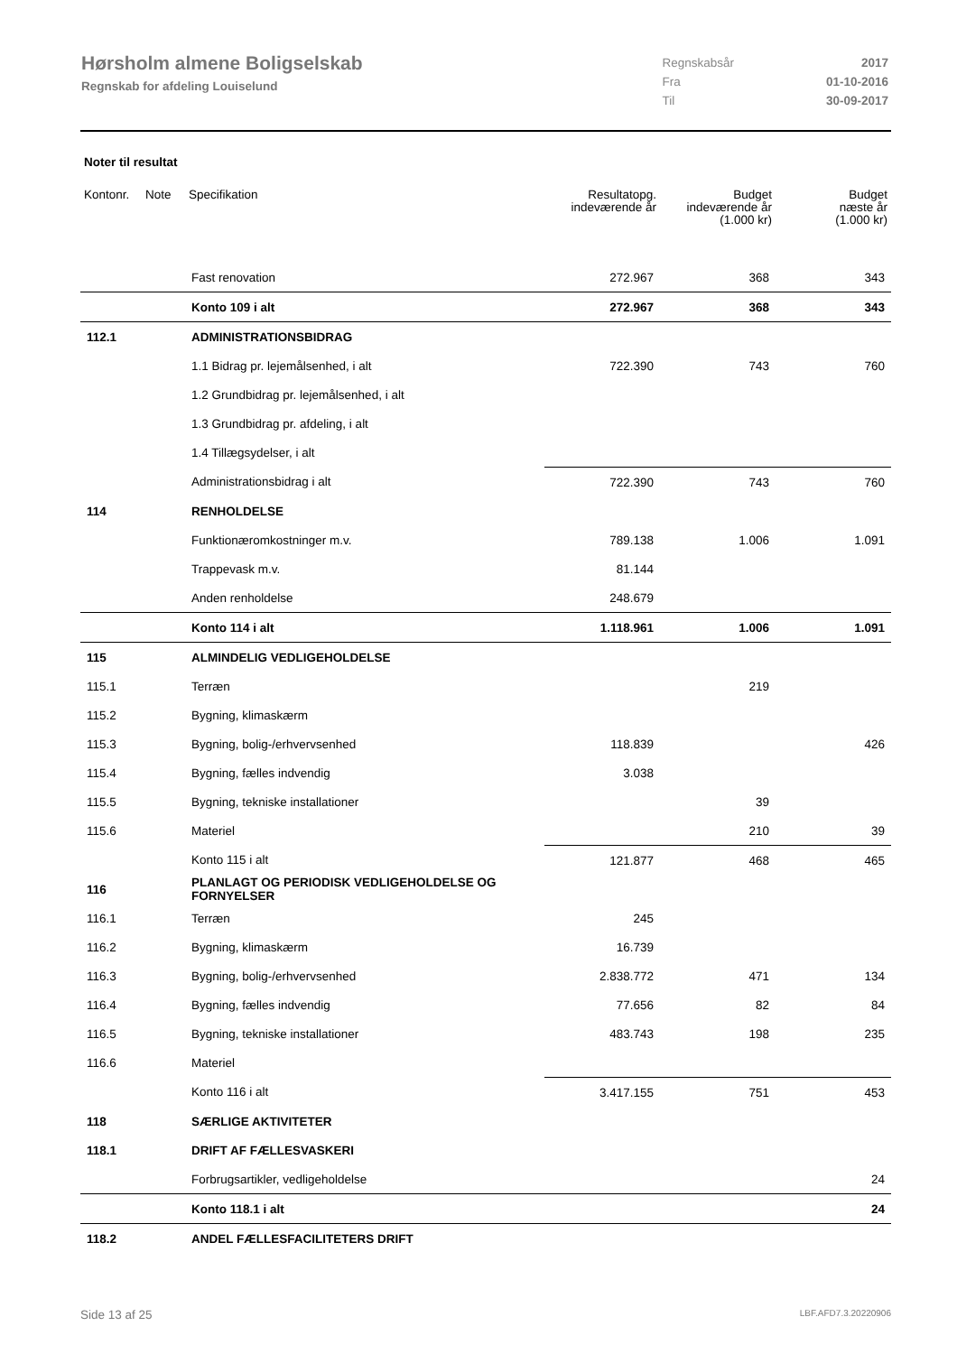Hørsholm almene Boligselskab
Regnskab for afdeling Louiselund
| Regnskabsår | 2017 |
| Fra | 01-10-2016 |
| Til | 30-09-2017 |
Noter til resultat
| Kontonr. | Note | Specifikation | Resultatopg. indeværende år | Budget indeværende år (1.000 kr) | Budget næste år (1.000 kr) |
| --- | --- | --- | --- | --- | --- |
| | | Fast renovation | 272.967 | 368 | 343 |
| | | Konto 109 i alt | 272.967 | 368 | 343 |
| 112.1 | | ADMINISTRATIONSBIDRAG | | | |
| | | 1.1 Bidrag pr. lejemålsenhed, i alt | 722.390 | 743 | 760 |
| | | 1.2 Grundbidrag pr. lejemålsenhed, i alt | | | |
| | | 1.3 Grundbidrag pr. afdeling, i alt | | | |
| | | 1.4 Tillægsydelser, i alt | | | |
| | | Administrationsbidrag i alt | 722.390 | 743 | 760 |
| 114 | | RENHOLDELSE | | | |
| | | Funktionæromkostninger m.v. | 789.138 | 1.006 | 1.091 |
| | | Trappevask m.v. | 81.144 | | |
| | | Anden renholdelse | 248.679 | | |
| | | Konto 114 i alt | 1.118.961 | 1.006 | 1.091 |
| 115 | | ALMINDELIG VEDLIGEHOLDELSE | | | |
| 115.1 | | Terræn | | 219 | |
| 115.2 | | Bygning, klimaskærm | | | |
| 115.3 | | Bygning, bolig-/erhvervsenhed | 118.839 | | 426 |
| 115.4 | | Bygning, fælles indvendig | 3.038 | | |
| 115.5 | | Bygning, tekniske installationer | | 39 | |
| 115.6 | | Materiel | | 210 | 39 |
| | | Konto 115 i alt | 121.877 | 468 | 465 |
| 116 | | PLANLAGT OG PERIODISK VEDLIGEHOLDELSE OG FORNYELSER | | | |
| 116.1 | | Terræn | 245 | | |
| 116.2 | | Bygning, klimaskærm | 16.739 | | |
| 116.3 | | Bygning, bolig-/erhvervsenhed | 2.838.772 | 471 | 134 |
| 116.4 | | Bygning, fælles indvendig | 77.656 | 82 | 84 |
| 116.5 | | Bygning, tekniske installationer | 483.743 | 198 | 235 |
| 116.6 | | Materiel | | | |
| | | Konto 116 i alt | 3.417.155 | 751 | 453 |
| 118 | | SÆRLIGE AKTIVITETER | | | |
| 118.1 | | DRIFT AF FÆLLESVASKERI | | | |
| | | Forbrugsartikler, vedligeholdelse | | | 24 |
| | | Konto 118.1 i alt | | | 24 |
| 118.2 | | ANDEL FÆLLESFACILITETERS DRIFT | | | |
Side 13 af 25 LBF.AFD7.3.20220906